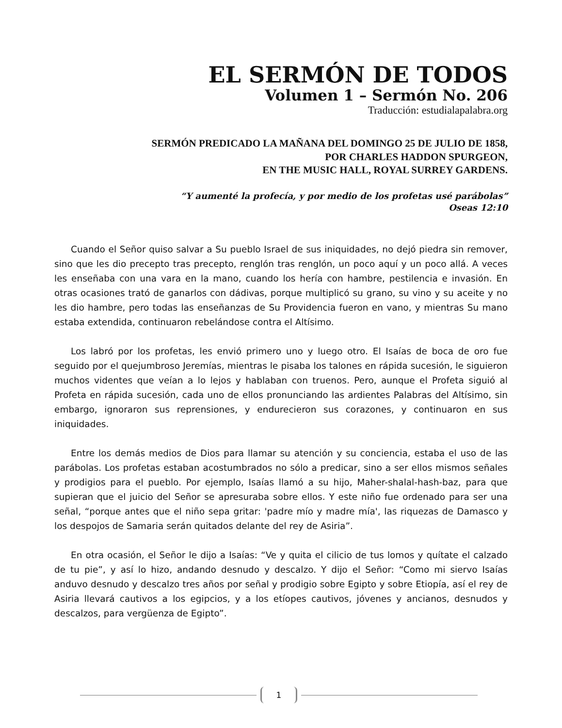EL SERMÓN DE TODOS
Volumen 1 – Sermón No. 206
Traducción: estudialapalabra.org
SERMÓN PREDICADO LA MAÑANA DEL DOMINGO 25 DE JULIO DE 1858,
POR CHARLES HADDON SPURGEON,
EN THE MUSIC HALL, ROYAL SURREY GARDENS.
“Y aumenté la profecía, y por medio de los profetas usé parábolas”
Oseas 12:10
Cuando el Señor quiso salvar a Su pueblo Israel de sus iniquidades, no dejó piedra sin remover, sino que les dio precepto tras precepto, renglón tras renglón, un poco aquí y un poco allá. A veces les enseñaba con una vara en la mano, cuando los hería con hambre, pestilencia e invasión. En otras ocasiones trató de ganarlos con dádivas, porque multiplicó su grano, su vino y su aceite y no les dio hambre, pero todas las enseñanzas de Su Providencia fueron en vano, y mientras Su mano estaba extendida, continuaron rebelándose contra el Altísimo.
Los labró por los profetas, les envió primero uno y luego otro. El Isaías de boca de oro fue seguido por el quejumbroso Jeremías, mientras le pisaba los talones en rápida sucesión, le siguieron muchos videntes que veían a lo lejos y hablaban con truenos. Pero, aunque el Profeta siguió al Profeta en rápida sucesión, cada uno de ellos pronunciando las ardientes Palabras del Altísimo, sin embargo, ignoraron sus reprensiones, y endurecieron sus corazones, y continuaron en sus iniquidades.
Entre los demás medios de Dios para llamar su atención y su conciencia, estaba el uso de las parábolas. Los profetas estaban acostumbrados no sólo a predicar, sino a ser ellos mismos señales y prodigios para el pueblo. Por ejemplo, Isaías llamó a su hijo, Maher-shalal-hash-baz, para que supieran que el juicio del Señor se apresuraba sobre ellos. Y este niño fue ordenado para ser una señal, “porque antes que el niño sepa gritar: 'padre mío y madre mía', las riquezas de Damasco y los despojos de Samaria serán quitados delante del rey de Asiria”.
En otra ocasión, el Señor le dijo a Isaías: “Ve y quita el cilicio de tus lomos y quítate el calzado de tu pie”, y así lo hizo, andando desnudo y descalzo. Y dijo el Señor: “Como mi siervo Isaías anduvo desnudo y descalzo tres años por señal y prodigio sobre Egipto y sobre Etiopía, así el rey de Asiria llevará cautivos a los egipcios, y a los etíopes cautivos, jóvenes y ancianos, desnudos y descalzos, para vergüenza de Egipto”.
1